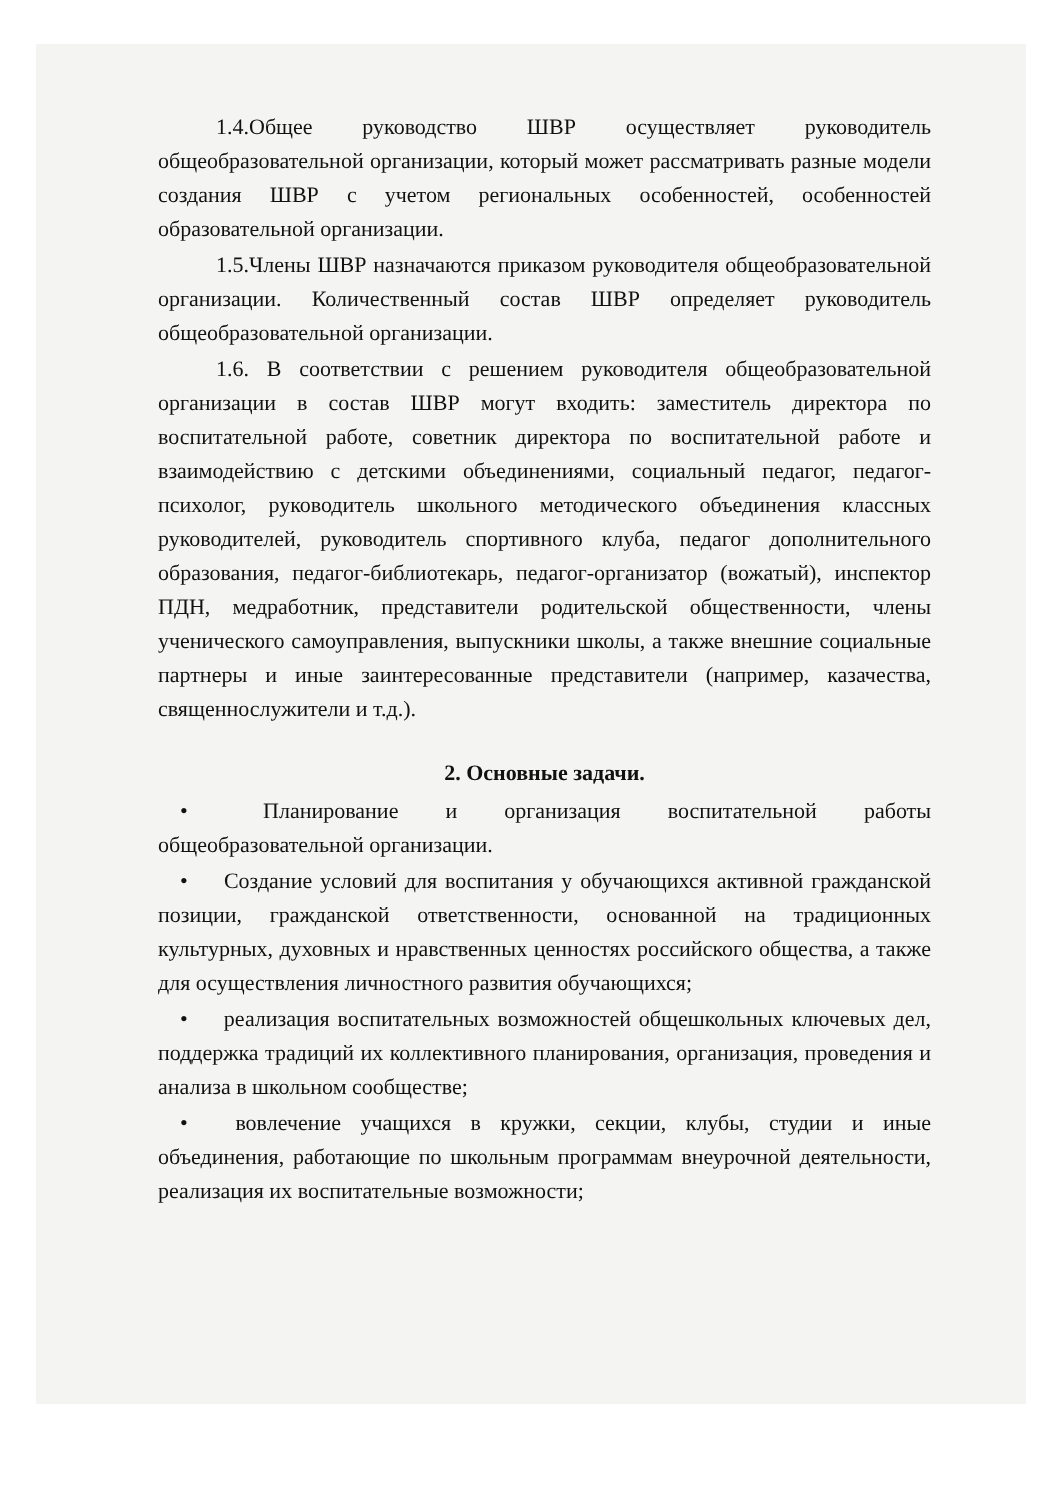1.4.Общее руководство ШВР осуществляет руководитель общеобразовательной организации, который может рассматривать разные модели создания ШВР с учетом региональных особенностей, особенностей образовательной организации.
1.5.Члены ШВР назначаются приказом руководителя общеобразовательной организации. Количественный состав ШВР определяет руководитель общеобразовательной организации.
1.6. В соответствии с решением руководителя общеобразовательной организации в состав ШВР могут входить: заместитель директора по воспитательной работе, советник директора по воспитательной работе и взаимодействию с детскими объединениями, социальный педагог, педагог-психолог, руководитель школьного методического объединения классных руководителей, руководитель спортивного клуба, педагог дополнительного образования, педагог-библиотекарь, педагог-организатор (вожатый), инспектор ПДН, медработник, представители родительской общественности, члены ученического самоуправления, выпускники школы, а также внешние социальные партнеры и иные заинтересованные представители (например, казачества, священнослужители и т.д.).
2. Основные задачи.
• Планирование и организация воспитательной работы общеобразовательной организации.
• Создание условий для воспитания у обучающихся активной гражданской позиции, гражданской ответственности, основанной на традиционных культурных, духовных и нравственных ценностях российского общества, а также для осуществления личностного развития обучающихся;
• реализация воспитательных возможностей общешкольных ключевых дел, поддержка традиций их коллективного планирования, организация, проведения и анализа в школьном сообществе;
• вовлечение учащихся в кружки, секции, клубы, студии и иные объединения, работающие по школьным программам внеурочной деятельности, реализация их воспитательные возможности;